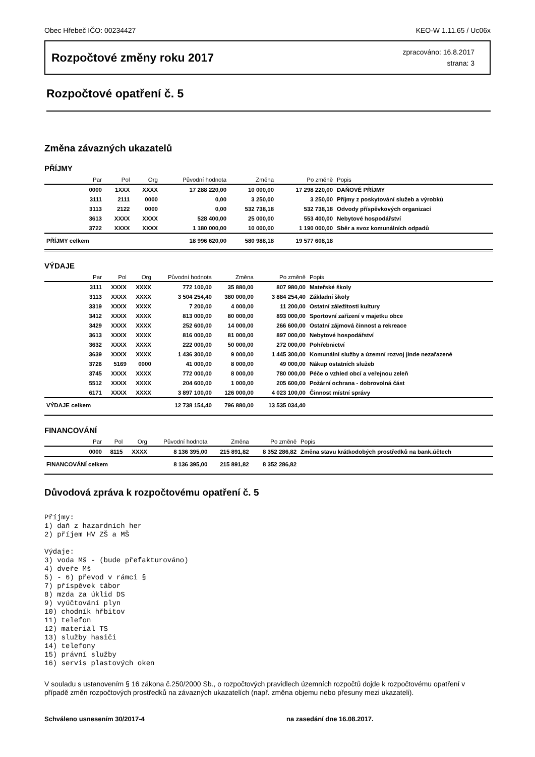Obec Hřebeč IČO: 00234427 KEO-W 1.11.65 / Uc06x
Rozpočtové změny roku 2017
zpracováno: 16.8.2017
strana: 3
Rozpočtové opatření č. 5
Změna závazných ukazatelů
PŘÍJMY
| Par | Pol | Org | Původní hodnota | Změna | Po změně | Popis |
| --- | --- | --- | --- | --- | --- | --- |
| 0000 | 1XXX | XXXX | 17 288 220,00 | 10 000,00 | 17 298 220,00 | DAŇOVÉ PŘÍJMY |
| 3111 | 2111 | 0000 | 0,00 | 3 250,00 | 3 250,00 | Příjmy z poskytování služeb a výrobků |
| 3113 | 2122 | 0000 | 0,00 | 532 738,18 | 532 738,18 | Odvody příspěvkových organizací |
| 3613 | XXXX | XXXX | 528 400,00 | 25 000,00 | 553 400,00 | Nebytové hospodářství |
| 3722 | XXXX | XXXX | 1 180 000,00 | 10 000,00 | 1 190 000,00 | Sběr a svoz komunálních odpadů |
| PŘÍJMY celkem | | | 18 996 620,00 | 580 988,18 | 19 577 608,18 | |
VÝDAJE
| Par | Pol | Org | Původní hodnota | Změna | Po změně | Popis |
| --- | --- | --- | --- | --- | --- | --- |
| 3111 | XXXX | XXXX | 772 100,00 | 35 880,00 | 807 980,00 | Mateřské školy |
| 3113 | XXXX | XXXX | 3 504 254,40 | 380 000,00 | 3 884 254,40 | Základní školy |
| 3319 | XXXX | XXXX | 7 200,00 | 4 000,00 | 11 200,00 | Ostatní záležitosti kultury |
| 3412 | XXXX | XXXX | 813 000,00 | 80 000,00 | 893 000,00 | Sportovní zařízení v majetku obce |
| 3429 | XXXX | XXXX | 252 600,00 | 14 000,00 | 266 600,00 | Ostatní zájmová činnost a rekreace |
| 3613 | XXXX | XXXX | 816 000,00 | 81 000,00 | 897 000,00 | Nebytové hospodářství |
| 3632 | XXXX | XXXX | 222 000,00 | 50 000,00 | 272 000,00 | Pohřebnictví |
| 3639 | XXXX | XXXX | 1 436 300,00 | 9 000,00 | 1 445 300,00 | Komunální služby a územní rozvoj jinde nezařazené |
| 3726 | 5169 | 0000 | 41 000,00 | 8 000,00 | 49 000,00 | Nákup ostatních služeb |
| 3745 | XXXX | XXXX | 772 000,00 | 8 000,00 | 780 000,00 | Péče o vzhled obcí a veřejnou zeleň |
| 5512 | XXXX | XXXX | 204 600,00 | 1 000,00 | 205 600,00 | Požární ochrana - dobrovolná část |
| 6171 | XXXX | XXXX | 3 897 100,00 | 126 000,00 | 4 023 100,00 | Činnost místní správy |
| VÝDAJE celkem | | | 12 738 154,40 | 796 880,00 | 13 535 034,40 | |
FINANCOVÁNÍ
| Par | Pol | Org | Původní hodnota | Změna | Po změně | Popis |
| --- | --- | --- | --- | --- | --- | --- |
| 0000 | 8115 | XXXX | 8 136 395,00 | 215 891,82 | 8 352 286,82 | Změna stavu krátkodobých prostředků na bank.účtech |
| FINANCOVÁNÍ celkem | | | 8 136 395,00 | 215 891,82 | 8 352 286,82 | |
Důvodová zpráva k rozpočtovému opatření č. 5
Příjmy:
1) daň z hazardních her
2) příjem HV ZŠ a MŠ

Výdaje:
3) voda Mš - (bude přefakturováno)
4) dveře Mš
5) - 6) převod v rámci §
7) příspěvek tábor
8) mzda za úklid DS
9) vyúčtování plyn
10) chodník hřbitov
11) telefon
12) materiál TS
13) služby hasiči
14) telefony
15) právní služby
16) servis plastových oken
V souladu s ustanovením § 16 zákona č.250/2000 Sb., o rozpočtových pravidlech územních rozpočtů dojde k rozpočtovému opatření v případě změn rozpočtových prostředků na závazných ukazatelích (např. změna objemu nebo přesuny mezi ukazateli).
Schváleno usnesením 30/2017-4 na zasedání dne 16.08.2017.